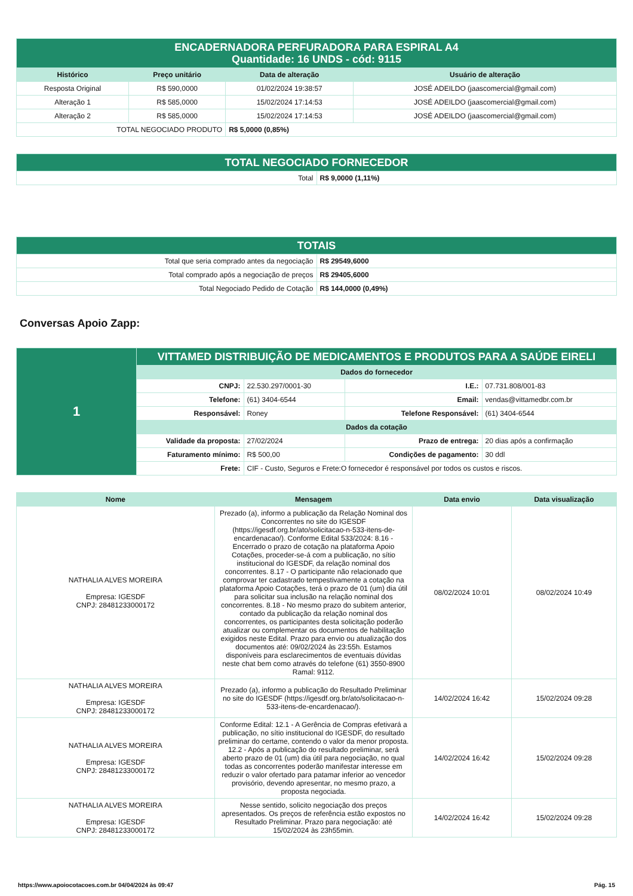| ENCADERNADORA PERFURADORA PARA ESPIRAL A4 Quantidade: 16 UNDS - cód: 9115 | | | |
| Histórico | Preço unitário | Data de alteração | Usuário de alteração |
| Resposta Original | R$ 590,0000 | 01/02/2024 19:38:57 | JOSÉ ADEILDO (jaascomercial@gmail.com) |
| Alteração 1 | R$ 585,0000 | 15/02/2024 17:14:53 | JOSÉ ADEILDO (jaascomercial@gmail.com) |
| Alteração 2 | R$ 585,0000 | 15/02/2024 17:14:53 | JOSÉ ADEILDO (jaascomercial@gmail.com) |
| TOTAL NEGOCIADO PRODUTO | | R$ 5,0000 (0,85%) | |
| TOTAL NEGOCIADO FORNECEDOR | |
| Total | R$ 9,0000 (1,11%) |
| TOTAIS | |
| Total que seria comprado antes da negociação | R$ 29549,6000 |
| Total comprado após a negociação de preços | R$ 29405,6000 |
| Total Negociado Pedido de Cotação | R$ 144,0000 (0,49%) |
Conversas Apoio Zapp:
| 1 | VITTAMED DISTRIBUIÇÃO DE MEDICAMENTOS E PRODUTOS PARA A SAÚDE EIRELI | | | |
| | Dados do fornecedor | | | |
| | CNPJ: | 22.530.297/0001-30 | I.E.: | 07.731.808/001-83 |
| | Telefone: | (61) 3404-6544 | Email: | vendas@vittamedbr.com.br |
| | Responsável: | Roney | Telefone Responsável: | (61) 3404-6544 |
| | Dados da cotação | | | |
| | Validade da proposta: | 27/02/2024 | Prazo de entrega: | 20 dias após a confirmação |
| | Faturamento mínimo: | R$ 500,00 | Condições de pagamento: | 30 ddl |
| | Frete: | CIF - Custo, Seguros e Frete:O fornecedor é responsável por todos os custos e riscos. | | |
| Nome | Mensagem | Data envio | Data visualização |
| --- | --- | --- | --- |
| NATHALIA ALVES MOREIRA Empresa: IGESDF CNPJ: 28481233000172 | Prezado (a), informo a publicação da Relação Nominal dos Concorrentes no site do IGESDF (https://igesdf.org.br/ato/solicitacao-n-533-itens-de-encardenacao/). Conforme Edital 533/2024: 8.16 - Encerrado o prazo de cotação na plataforma Apoio Cotações, proceder-se-á com a publicação, no sítio institucional do IGESDF, da relação nominal dos concorrentes. 8.17 - O participante não relacionado que comprovar ter cadastrado tempestivamente a cotação na plataforma Apoio Cotações, terá o prazo de 01 (um) dia útil para solicitar sua inclusão na relação nominal dos concorrentes. 8.18 - No mesmo prazo do subitem anterior, contado da publicação da relação nominal dos concorrentes, os participantes desta solicitação poderão atualizar ou complementar os documentos de habilitação exigidos neste Edital. Prazo para envio ou atualização dos documentos até: 09/02/2024 às 23:55h. Estamos disponíveis para esclarecimentos de eventuais dúvidas neste chat bem como através do telefone (61) 3550-8900 Ramal: 9112. | 08/02/2024 10:01 | 08/02/2024 10:49 |
| NATHALIA ALVES MOREIRA Empresa: IGESDF CNPJ: 28481233000172 | Prezado (a), informo a publicação do Resultado Preliminar no site do IGESDF (https://igesdf.org.br/ato/solicitacao-n-533-itens-de-encardenacao/). | 14/02/2024 16:42 | 15/02/2024 09:28 |
| NATHALIA ALVES MOREIRA Empresa: IGESDF CNPJ: 28481233000172 | Conforme Edital: 12.1 - A Gerência de Compras efetivará a publicação, no sítio institucional do IGESDF, do resultado preliminar do certame, contendo o valor da menor proposta. 12.2 - Após a publicação do resultado preliminar, será aberto prazo de 01 (um) dia útil para negociação, no qual todas as concorrentes poderão manifestar interesse em reduzir o valor ofertado para patamar inferior ao vencedor provisório, devendo apresentar, no mesmo prazo, a proposta negociada. | 14/02/2024 16:42 | 15/02/2024 09:28 |
| NATHALIA ALVES MOREIRA Empresa: IGESDF CNPJ: 28481233000172 | Nesse sentido, solicito negociação dos preços apresentados. Os preços de referência estão expostos no Resultado Preliminar. Prazo para negociação: até 15/02/2024 às 23h55min. | 14/02/2024 16:42 | 15/02/2024 09:28 |
https://www.apoiocotacoes.com.br 04/04/2024 às 09:47 Pág. 15